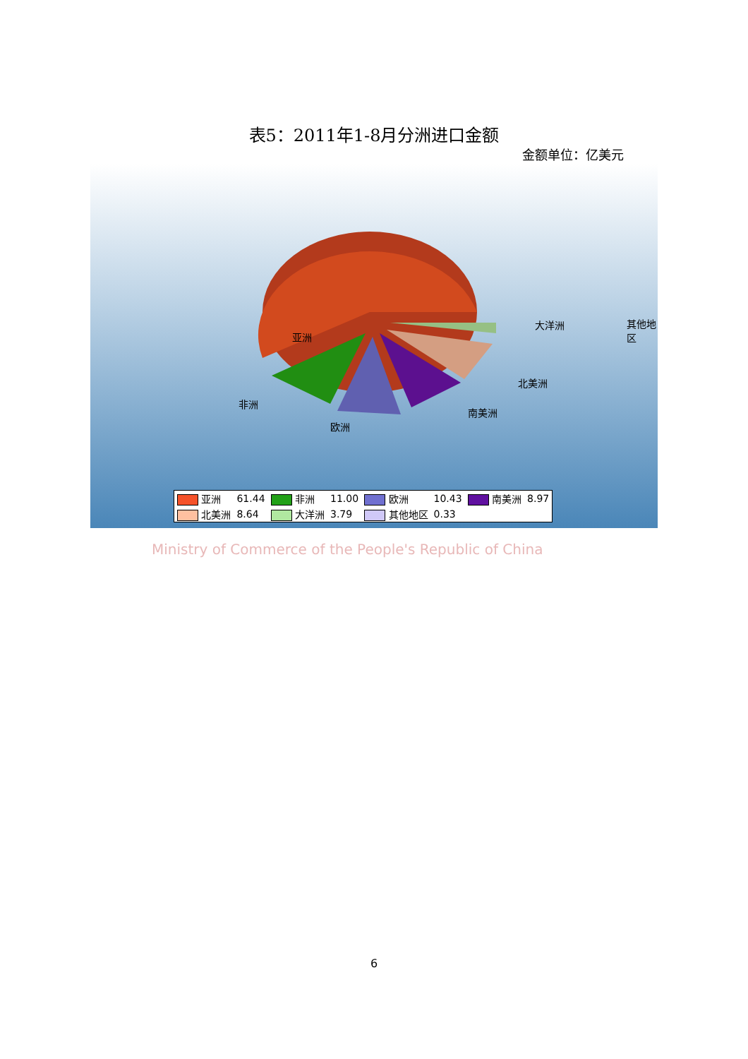表5：2011年1-8月分洲进口金额
金额单位：亿美元
亚洲
其他地区 大洋洲
北美洲
非洲
南美洲
欧洲
| 亚洲 | 61.44 | 非洲 | 11.00 | 欧洲 | 10.43 | 南美洲 | 8.97 |
| 北美洲 | 8.64 | 大洋洲 | 3.79 | 其他地区 | 0.33 | | |
Ministry of Commerce of the People's Republic of China
6